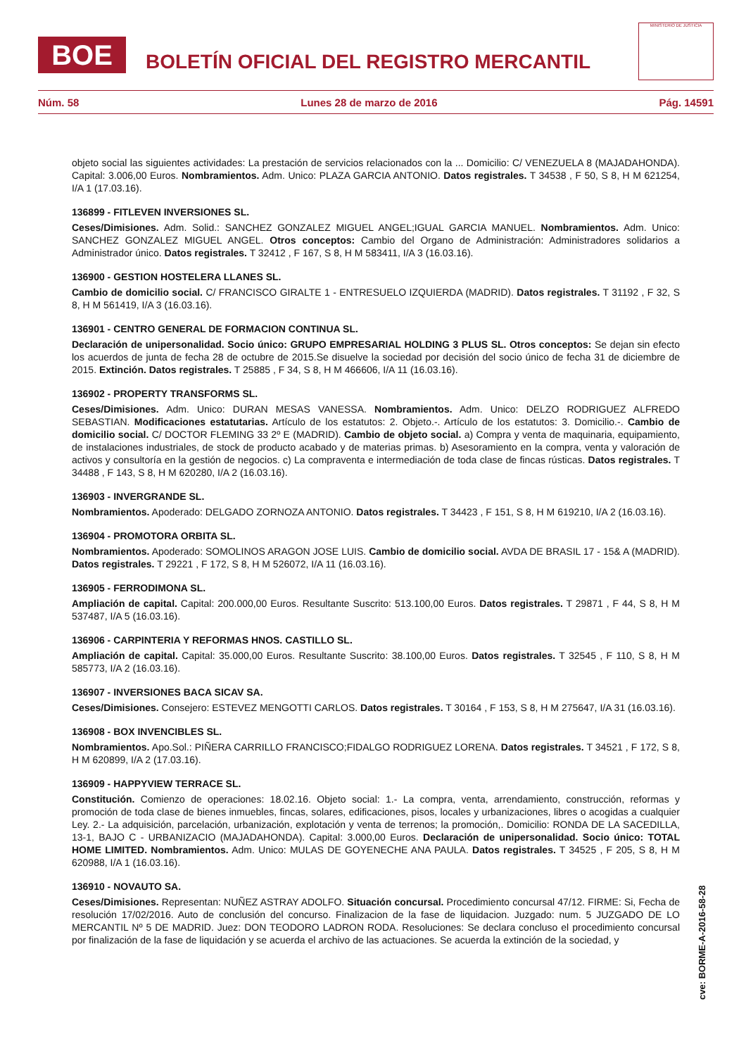BOE BOLETÍN OFICIAL DEL REGISTRO MERCANTIL
MINISTERIO DE JUSTICIA
Núm. 58 Lunes 28 de marzo de 2016 Pág. 14591
objeto social las siguientes actividades: La prestación de servicios relacionados con la ... Domicilio: C/ VENEZUELA 8 (MAJADAHONDA). Capital: 3.006,00 Euros. Nombramientos. Adm. Unico: PLAZA GARCIA ANTONIO. Datos registrales. T 34538 , F 50, S 8, H M 621254, I/A 1 (17.03.16).
136899 - FITLEVEN INVERSIONES SL.
Ceses/Dimisiones. Adm. Solid.: SANCHEZ GONZALEZ MIGUEL ANGEL;IGUAL GARCIA MANUEL. Nombramientos. Adm. Unico: SANCHEZ GONZALEZ MIGUEL ANGEL. Otros conceptos: Cambio del Organo de Administración: Administradores solidarios a Administrador único. Datos registrales. T 32412 , F 167, S 8, H M 583411, I/A 3 (16.03.16).
136900 - GESTION HOSTELERA LLANES SL.
Cambio de domicilio social. C/ FRANCISCO GIRALTE 1 - ENTRESUELO IZQUIERDA (MADRID). Datos registrales. T 31192 , F 32, S 8, H M 561419, I/A 3 (16.03.16).
136901 - CENTRO GENERAL DE FORMACION CONTINUA SL.
Declaración de unipersonalidad. Socio único: GRUPO EMPRESARIAL HOLDING 3 PLUS SL. Otros conceptos: Se dejan sin efecto los acuerdos de junta de fecha 28 de octubre de 2015.Se disuelve la sociedad por decisión del socio único de fecha 31 de diciembre de 2015. Extinción. Datos registrales. T 25885 , F 34, S 8, H M 466606, I/A 11 (16.03.16).
136902 - PROPERTY TRANSFORMS SL.
Ceses/Dimisiones. Adm. Unico: DURAN MESAS VANESSA. Nombramientos. Adm. Unico: DELZO RODRIGUEZ ALFREDO SEBASTIAN. Modificaciones estatutarias. Artículo de los estatutos: 2. Objeto.-. Artículo de los estatutos: 3. Domicilio.-. Cambio de domicilio social. C/ DOCTOR FLEMING 33 2º E (MADRID). Cambio de objeto social. a) Compra y venta de maquinaria, equipamiento, de instalaciones industriales, de stock de producto acabado y de materias primas. b) Asesoramiento en la compra, venta y valoración de activos y consultoría en la gestión de negocios. c) La compraventa e intermediación de toda clase de fincas rústicas. Datos registrales. T 34488 , F 143, S 8, H M 620280, I/A 2 (16.03.16).
136903 - INVERGRANDE SL.
Nombramientos. Apoderado: DELGADO ZORNOZA ANTONIO. Datos registrales. T 34423 , F 151, S 8, H M 619210, I/A 2 (16.03.16).
136904 - PROMOTORA ORBITA SL.
Nombramientos. Apoderado: SOMOLINOS ARAGON JOSE LUIS. Cambio de domicilio social. AVDA DE BRASIL 17 - 15& A (MADRID). Datos registrales. T 29221 , F 172, S 8, H M 526072, I/A 11 (16.03.16).
136905 - FERRODIMONA SL.
Ampliación de capital. Capital: 200.000,00 Euros. Resultante Suscrito: 513.100,00 Euros. Datos registrales. T 29871 , F 44, S 8, H M 537487, I/A 5 (16.03.16).
136906 - CARPINTERIA Y REFORMAS HNOS. CASTILLO SL.
Ampliación de capital. Capital: 35.000,00 Euros. Resultante Suscrito: 38.100,00 Euros. Datos registrales. T 32545 , F 110, S 8, H M 585773, I/A 2 (16.03.16).
136907 - INVERSIONES BACA SICAV SA.
Ceses/Dimisiones. Consejero: ESTEVEZ MENGOTTI CARLOS. Datos registrales. T 30164 , F 153, S 8, H M 275647, I/A 31 (16.03.16).
136908 - BOX INVENCIBLES SL.
Nombramientos. Apo.Sol.: PIÑERA CARRILLO FRANCISCO;FIDALGO RODRIGUEZ LORENA. Datos registrales. T 34521 , F 172, S 8, H M 620899, I/A 2 (17.03.16).
136909 - HAPPYVIEW TERRACE SL.
Constitución. Comienzo de operaciones: 18.02.16. Objeto social: 1.- La compra, venta, arrendamiento, construcción, reformas y promoción de toda clase de bienes inmuebles, fincas, solares, edificaciones, pisos, locales y urbanizaciones, libres o acogidas a cualquier Ley. 2.- La adquisición, parcelación, urbanización, explotación y venta de terrenos; la promoción,. Domicilio: RONDA DE LA SACEDILLA, 13-1, BAJO C - URBANIZACIO (MAJADAHONDA). Capital: 3.000,00 Euros. Declaración de unipersonalidad. Socio único: TOTAL HOME LIMITED. Nombramientos. Adm. Unico: MULAS DE GOYENECHE ANA PAULA. Datos registrales. T 34525 , F 205, S 8, H M 620988, I/A 1 (16.03.16).
136910 - NOVAUTO SA.
Ceses/Dimisiones. Representan: NUÑEZ ASTRAY ADOLFO. Situación concursal. Procedimiento concursal 47/12. FIRME: Si, Fecha de resolución 17/02/2016. Auto de conclusión del concurso. Finalizacion de la fase de liquidacion. Juzgado: num. 5 JUZGADO DE LO MERCANTIL Nº 5 DE MADRID. Juez: DON TEODORO LADRON RODA. Resoluciones: Se declara concluso el procedimiento concursal por finalización de la fase de liquidación y se acuerda el archivo de las actuaciones. Se acuerda la extinción de la sociedad, y
cve: BORME-A-2016-58-28